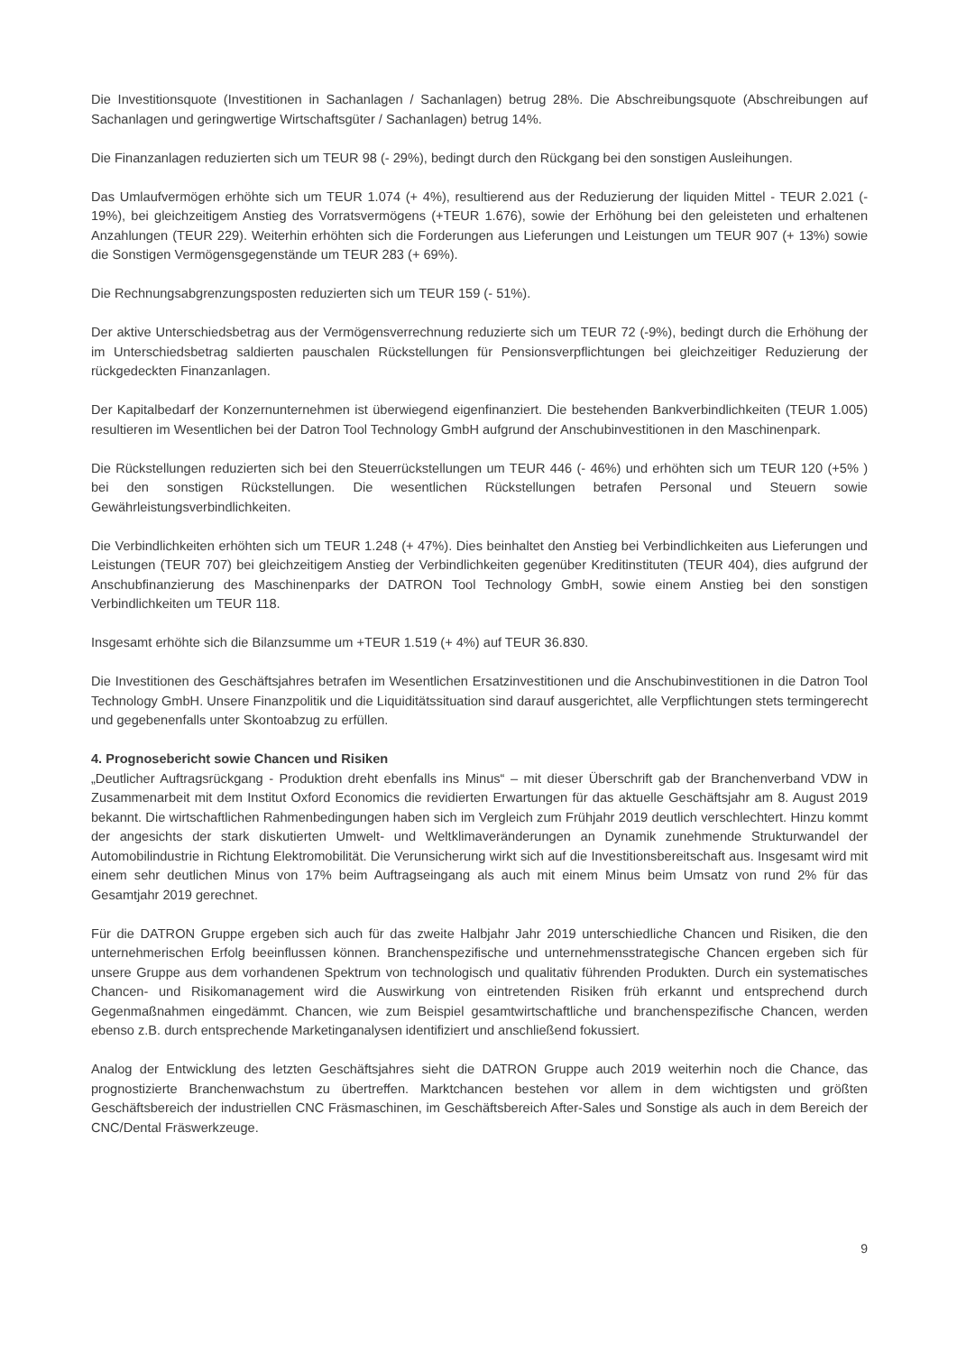Die Investitionsquote (Investitionen in Sachanlagen / Sachanlagen) betrug 28%. Die Abschreibungsquote (Abschreibungen auf Sachanlagen und geringwertige Wirtschaftsgüter / Sachanlagen) betrug 14%.
Die Finanzanlagen reduzierten sich um TEUR 98 (- 29%), bedingt durch den Rückgang bei den sonstigen Ausleihungen.
Das Umlaufvermögen erhöhte sich um TEUR 1.074 (+ 4%), resultierend aus der Reduzierung der liquiden Mittel - TEUR 2.021 (- 19%), bei gleichzeitigem Anstieg des Vorratsvermögens (+TEUR 1.676), sowie der Erhöhung bei den geleisteten und erhaltenen Anzahlungen (TEUR 229). Weiterhin erhöhten sich die Forderungen aus Lieferungen und Leistungen um TEUR 907 (+ 13%) sowie die Sonstigen Vermögensgegenstände um TEUR 283 (+ 69%).
Die Rechnungsabgrenzungsposten reduzierten sich um TEUR 159 (- 51%).
Der aktive Unterschiedsbetrag aus der Vermögensverrechnung reduzierte sich um TEUR 72 (-9%), bedingt durch die Erhöhung der im Unterschiedsbetrag saldierten pauschalen Rückstellungen für Pensionsverpflichtungen bei gleichzeitiger Reduzierung der rückgedeckten Finanzanlagen.
Der Kapitalbedarf der Konzernunternehmen ist überwiegend eigenfinanziert. Die bestehenden Bankverbindlichkeiten (TEUR 1.005) resultieren im Wesentlichen bei der Datron Tool Technology GmbH aufgrund der Anschubinvestitionen in den Maschinenpark.
Die Rückstellungen reduzierten sich bei den Steuerrückstellungen um TEUR 446 (- 46%) und erhöhten sich um TEUR 120 (+5% ) bei den sonstigen Rückstellungen. Die wesentlichen Rückstellungen betrafen Personal und Steuern sowie Gewährleistungsverbindlichkeiten.
Die Verbindlichkeiten erhöhten sich um TEUR 1.248 (+ 47%). Dies beinhaltet den Anstieg bei Verbindlichkeiten aus Lieferungen und Leistungen (TEUR 707) bei gleichzeitigem Anstieg der Verbindlichkeiten gegenüber Kreditinstituten (TEUR 404), dies aufgrund der Anschubfinanzierung des Maschinenparks der DATRON Tool Technology GmbH, sowie einem Anstieg bei den sonstigen Verbindlichkeiten um TEUR 118.
Insgesamt erhöhte sich die Bilanzsumme um +TEUR 1.519 (+ 4%) auf TEUR 36.830.
Die Investitionen des Geschäftsjahres betrafen im Wesentlichen Ersatzinvestitionen und die Anschubinvestitionen in die Datron Tool Technology GmbH. Unsere Finanzpolitik und die Liquiditätssituation sind darauf ausgerichtet, alle Verpflichtungen stets termingerecht und gegebenenfalls unter Skontoabzug zu erfüllen.
4. Prognosebericht sowie Chancen und Risiken
„Deutlicher Auftragsrückgang - Produktion dreht ebenfalls ins Minus“ – mit dieser Überschrift gab der Branchenverband VDW in Zusammenarbeit mit dem Institut Oxford Economics die revidierten Erwartungen für das aktuelle Geschäftsjahr am 8. August 2019 bekannt. Die wirtschaftlichen Rahmenbedingungen haben sich im Vergleich zum Frühjahr 2019 deutlich verschlechtert. Hinzu kommt der angesichts der stark diskutierten Umwelt- und Weltklimaveränderungen an Dynamik zunehmende Strukturwandel der Automobilindustrie in Richtung Elektromobilität. Die Verunsicherung wirkt sich auf die Investitionsbereitschaft aus. Insgesamt wird mit einem sehr deutlichen Minus von 17% beim Auftragseingang als auch mit einem Minus beim Umsatz von rund 2% für das Gesamtjahr 2019 gerechnet.
Für die DATRON Gruppe ergeben sich auch für das zweite Halbjahr Jahr 2019 unterschiedliche Chancen und Risiken, die den unternehmerischen Erfolg beeinflussen können. Branchenspezifische und unternehmensstrategische Chancen ergeben sich für unsere Gruppe aus dem vorhandenen Spektrum von technologisch und qualitativ führenden Produkten. Durch ein systematisches Chancen- und Risikomanagement wird die Auswirkung von eintretenden Risiken früh erkannt und entsprechend durch Gegenmaßnahmen eingedämmt. Chancen, wie zum Beispiel gesamtwirtschaftliche und branchenspezifische Chancen, werden ebenso z.B. durch entsprechende Marketinganalysen identifiziert und anschließend fokussiert.
Analog der Entwicklung des letzten Geschäftsjahres sieht die DATRON Gruppe auch 2019 weiterhin noch die Chance, das prognostizierte Branchenwachstum zu übertreffen. Marktchancen bestehen vor allem in dem wichtigsten und größten Geschäftsbereich der industriellen CNC Fräsmaschinen, im Geschäftsbereich After-Sales und Sonstige als auch in dem Bereich der CNC/Dental Fräswerkzeuge.
9